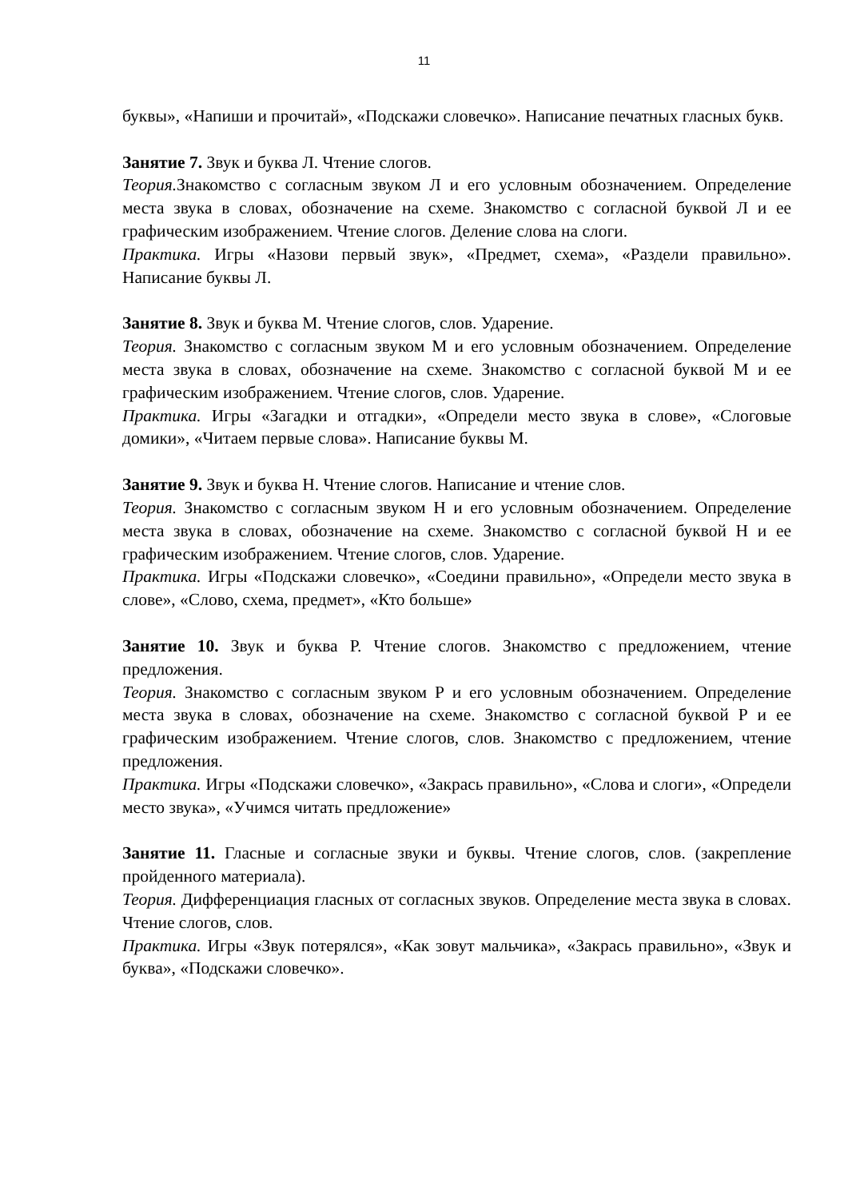11
буквы», «Напиши и прочитай», «Подскажи словечко». Написание печатных гласных букв.
Занятие 7. Звук и буква Л. Чтение слогов.
Теория. Знакомство с согласным звуком Л и его условным обозначением. Определение места звука в словах, обозначение на схеме. Знакомство с согласной буквой Л и ее графическим изображением. Чтение слогов. Деление слова на слоги.
Практика. Игры «Назови первый звук», «Предмет, схема», «Раздели правильно». Написание буквы Л.
Занятие 8. Звук и буква М. Чтение слогов, слов. Ударение.
Теория. Знакомство с согласным звуком М и его условным обозначением. Определение места звука в словах, обозначение на схеме. Знакомство с согласной буквой М и ее графическим изображением. Чтение слогов, слов. Ударение.
Практика. Игры «Загадки и отгадки», «Определи место звука в слове», «Слоговые домики», «Читаем первые слова». Написание буквы М.
Занятие 9. Звук и буква Н. Чтение слогов. Написание и чтение слов.
Теория. Знакомство с согласным звуком Н и его условным обозначением. Определение места звука в словах, обозначение на схеме. Знакомство с согласной буквой Н и ее графическим изображением. Чтение слогов, слов. Ударение.
Практика. Игры «Подскажи словечко», «Соедини правильно», «Определи место звука в слове», «Слово, схема, предмет», «Кто больше»
Занятие 10. Звук и буква Р. Чтение слогов. Знакомство с предложением, чтение предложения.
Теория. Знакомство с согласным звуком Р и его условным обозначением. Определение места звука в словах, обозначение на схеме. Знакомство с согласной буквой Р и ее графическим изображением. Чтение слогов, слов. Знакомство с предложением, чтение предложения.
Практика. Игры «Подскажи словечко», «Закрась правильно», «Слова и слоги», «Определи место звука», «Учимся читать предложение»
Занятие 11. Гласные и согласные звуки и буквы. Чтение слогов, слов. (закрепление пройденного материала).
Теория. Дифференциация гласных от согласных звуков. Определение места звука в словах. Чтение слогов, слов.
Практика. Игры «Звук потерялся», «Как зовут мальчика», «Закрась правильно», «Звук и буква», «Подскажи словечко».